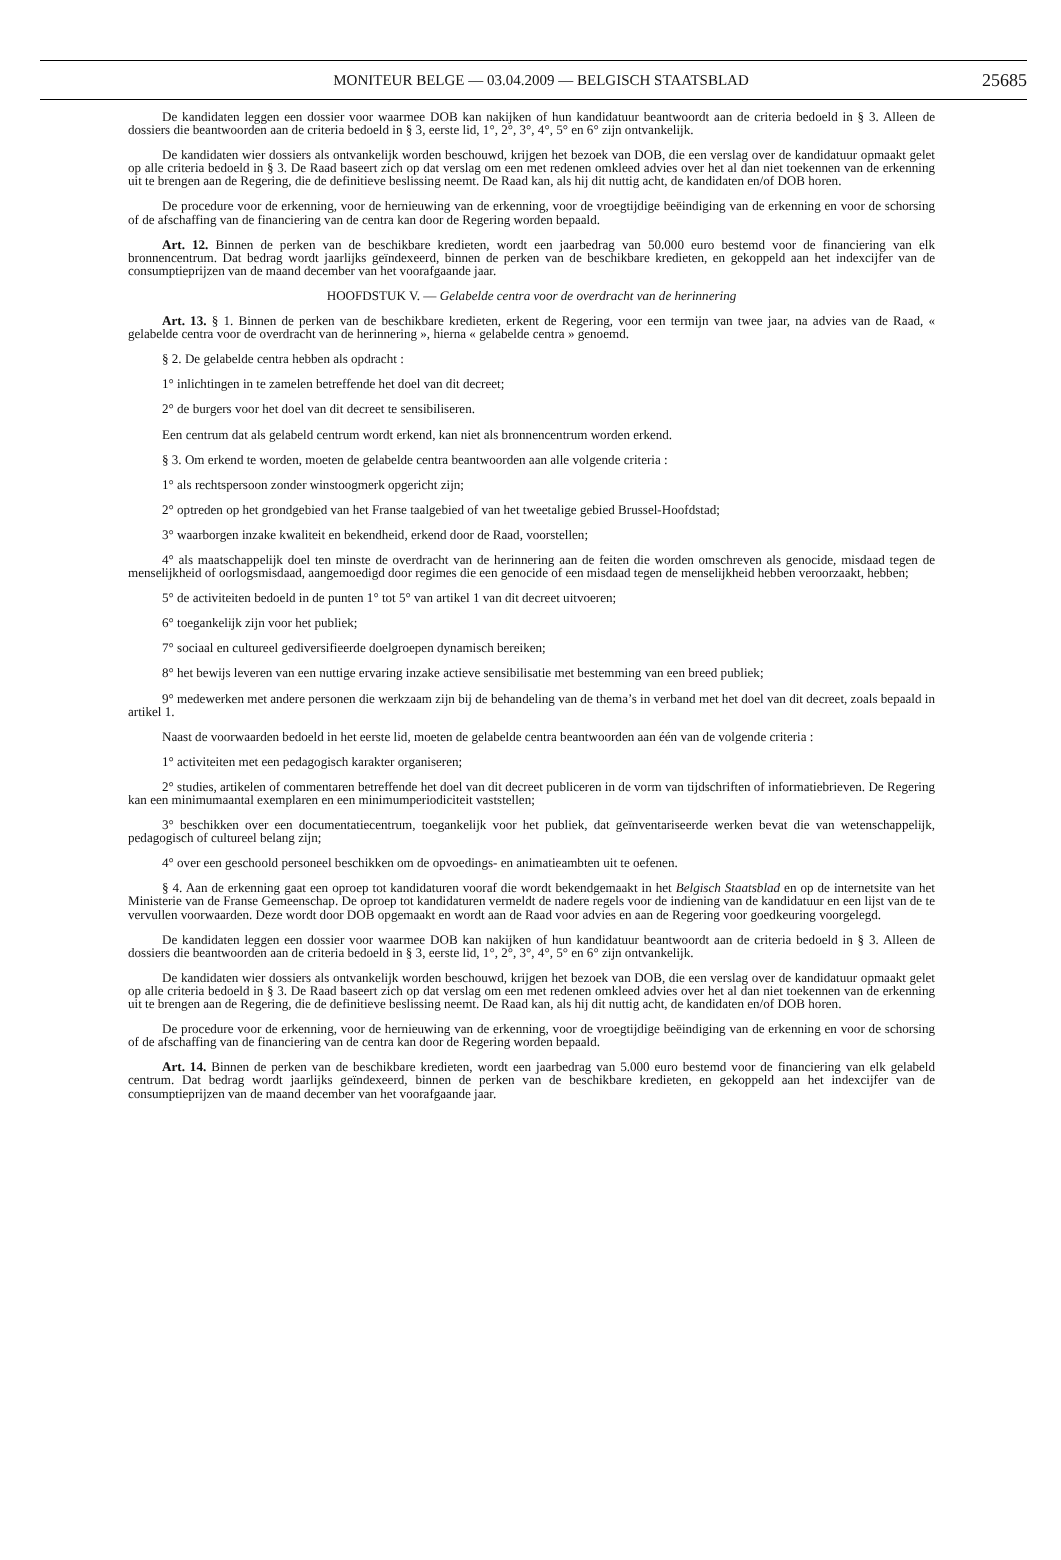MONITEUR BELGE — 03.04.2009 — BELGISCH STAATSBLAD
25685
De kandidaten leggen een dossier voor waarmee DOB kan nakijken of hun kandidatuur beantwoordt aan de criteria bedoeld in § 3. Alleen de dossiers die beantwoorden aan de criteria bedoeld in § 3, eerste lid, 1°, 2°, 3°, 4°, 5° en 6° zijn ontvankelijk.
De kandidaten wier dossiers als ontvankelijk worden beschouwd, krijgen het bezoek van DOB, die een verslag over de kandidatuur opmaakt gelet op alle criteria bedoeld in § 3. De Raad baseert zich op dat verslag om een met redenen omkleed advies over het al dan niet toekennen van de erkenning uit te brengen aan de Regering, die de definitieve beslissing neemt. De Raad kan, als hij dit nuttig acht, de kandidaten en/of DOB horen.
De procedure voor de erkenning, voor de hernieuwing van de erkenning, voor de vroegtijdige beëindiging van de erkenning en voor de schorsing of de afschaffing van de financiering van de centra kan door de Regering worden bepaald.
Art. 12. Binnen de perken van de beschikbare kredieten, wordt een jaarbedrag van 50.000 euro bestemd voor de financiering van elk bronnencentrum. Dat bedrag wordt jaarlijks geïndexeerd, binnen de perken van de beschikbare kredieten, en gekoppeld aan het indexcijfer van de consumptieprijzen van de maand december van het voorafgaande jaar.
HOOFDSTUK V. — Gelabelde centra voor de overdracht van de herinnering
Art. 13. § 1. Binnen de perken van de beschikbare kredieten, erkent de Regering, voor een termijn van twee jaar, na advies van de Raad, « gelabelde centra voor de overdracht van de herinnering », hierna « gelabelde centra » genoemd.
§ 2. De gelabelde centra hebben als opdracht :
1° inlichtingen in te zamelen betreffende het doel van dit decreet;
2° de burgers voor het doel van dit decreet te sensibiliseren.
Een centrum dat als gelabeld centrum wordt erkend, kan niet als bronnencentrum worden erkend.
§ 3. Om erkend te worden, moeten de gelabelde centra beantwoorden aan alle volgende criteria :
1° als rechtspersoon zonder winstoogmerk opgericht zijn;
2° optreden op het grondgebied van het Franse taalgebied of van het tweetalige gebied Brussel-Hoofdstad;
3° waarborgen inzake kwaliteit en bekendheid, erkend door de Raad, voorstellen;
4° als maatschappelijk doel ten minste de overdracht van de herinnering aan de feiten die worden omschreven als genocide, misdaad tegen de menselijkheid of oorlogsmisdaad, aangemoedigd door regimes die een genocide of een misdaad tegen de menselijkheid hebben veroorzaakt, hebben;
5° de activiteiten bedoeld in de punten 1° tot 5° van artikel 1 van dit decreet uitvoeren;
6° toegankelijk zijn voor het publiek;
7° sociaal en cultureel gediversifieerde doelgroepen dynamisch bereiken;
8° het bewijs leveren van een nuttige ervaring inzake actieve sensibilisatie met bestemming van een breed publiek;
9° medewerken met andere personen die werkzaam zijn bij de behandeling van de thema’s in verband met het doel van dit decreet, zoals bepaald in artikel 1.
Naast de voorwaarden bedoeld in het eerste lid, moeten de gelabelde centra beantwoorden aan één van de volgende criteria :
1° activiteiten met een pedagogisch karakter organiseren;
2° studies, artikelen of commentaren betreffende het doel van dit decreet publiceren in de vorm van tijdschriften of informatiebrieven. De Regering kan een minimumaantal exemplaren en een minimumperiodiciteit vaststellen;
3° beschikken over een documentatiecentrum, toegankelijk voor het publiek, dat geïnventariseerde werken bevat die van wetenschappelijk, pedagogisch of cultureel belang zijn;
4° over een geschoold personeel beschikken om de opvoedings- en animatieambten uit te oefenen.
§ 4. Aan de erkenning gaat een oproep tot kandidaturen vooraf die wordt bekendgemaakt in het Belgisch Staatsblad en op de internetsite van het Ministerie van de Franse Gemeenschap. De oproep tot kandidaturen vermeldt de nadere regels voor de indiening van de kandidatuur en een lijst van de te vervullen voorwaarden. Deze wordt door DOB opgemaakt en wordt aan de Raad voor advies en aan de Regering voor goedkeuring voorgelegd.
De kandidaten leggen een dossier voor waarmee DOB kan nakijken of hun kandidatuur beantwoordt aan de criteria bedoeld in § 3. Alleen de dossiers die beantwoorden aan de criteria bedoeld in § 3, eerste lid, 1°, 2°, 3°, 4°, 5° en 6° zijn ontvankelijk.
De kandidaten wier dossiers als ontvankelijk worden beschouwd, krijgen het bezoek van DOB, die een verslag over de kandidatuur opmaakt gelet op alle criteria bedoeld in § 3. De Raad baseert zich op dat verslag om een met redenen omkleed advies over het al dan niet toekennen van de erkenning uit te brengen aan de Regering, die de definitieve beslissing neemt. De Raad kan, als hij dit nuttig acht, de kandidaten en/of DOB horen.
De procedure voor de erkenning, voor de hernieuwing van de erkenning, voor de vroegtijdige beëindiging van de erkenning en voor de schorsing of de afschaffing van de financiering van de centra kan door de Regering worden bepaald.
Art. 14. Binnen de perken van de beschikbare kredieten, wordt een jaarbedrag van 5.000 euro bestemd voor de financiering van elk gelabeld centrum. Dat bedrag wordt jaarlijks geïndexeerd, binnen de perken van de beschikbare kredieten, en gekoppeld aan het indexcijfer van de consumptieprijzen van de maand december van het voorafgaande jaar.